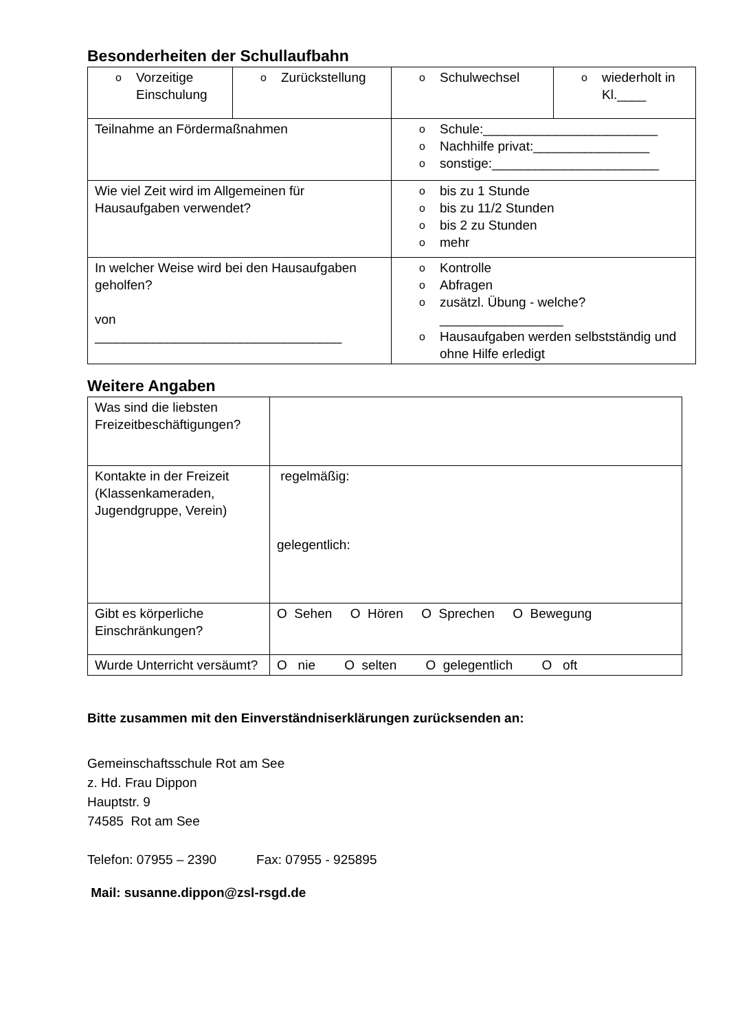Besonderheiten der Schullaufbahn
| o Vorzeitige Einschulung | o Zurückstellung | o Schulwechsel | o wiederholt in Kl.____ |
| Teilnahme an Fördermaßnahmen | | o Schule:________________________ o Nachhilfe privat:________________ o sonstige:_______________________ | |
| Wie viel Zeit wird im Allgemeinen für Hausaufgaben verwendet? | | o bis zu 1 Stunde o bis zu 11/2 Stunden o bis 2 zu Stunden o mehr | |
| In welcher Weise wird bei den Hausaufgaben geholfen? von __________________________________ | | o Kontrolle o Abfragen o zusätzl. Übung - welche? _________________ o Hausaufgaben werden selbstständig und ohne Hilfe erledigt | |
Weitere Angaben
| Was sind die liebsten Freizeitbeschäftigungen? | |
| Kontakte in der Freizeit (Klassenkameraden, Jugendgruppe, Verein) | regelmäßig: gelegentlich: |
| Gibt es körperliche Einschränkungen? | O Sehen O Hören O Sprechen O Bewegung |
| Wurde Unterricht versäumt? | O nie O selten O gelegentlich O oft |
Bitte zusammen mit den Einverständniserklärungen zurücksenden an:
Gemeinschaftsschule Rot am See
z. Hd. Frau Dippon
Hauptstr. 9
74585 Rot am See
Telefon: 07955 – 2390 Fax: 07955 - 925895
Mail: susanne.dippon@zsl-rsgd.de